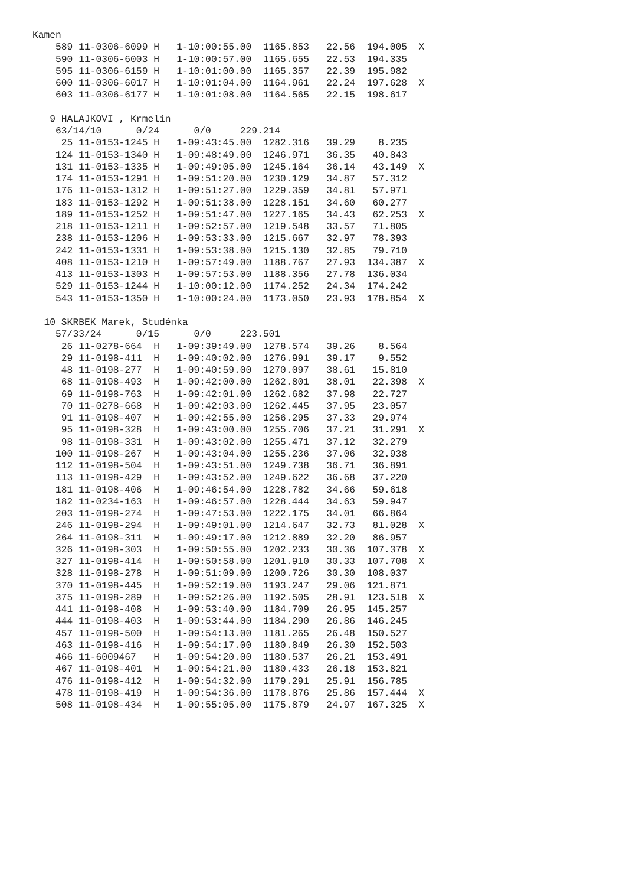Kamen
    589 11-0306-6099 H   1-10:00:55.00  1165.853   22.56  194.005  X
    590 11-0306-6003 H   1-10:00:57.00  1165.655   22.53  194.335
    595 11-0306-6159 H   1-10:01:00.00  1165.357   22.39  195.982
    600 11-0306-6017 H   1-10:01:04.00  1164.961   22.24  197.628  X
    603 11-0306-6177 H   1-10:01:08.00  1164.565   22.15  198.617

   9 HALAJKOVI , Krmelín
    63/14/10      0/24      0/0     229.214
     25 11-0153-1245 H   1-09:43:45.00  1282.316   39.29    8.235
    124 11-0153-1340 H   1-09:48:49.00  1246.971   36.35   40.843
    131 11-0153-1335 H   1-09:49:05.00  1245.164   36.14   43.149  X
    174 11-0153-1291 H   1-09:51:20.00  1230.129   34.87   57.312
    176 11-0153-1312 H   1-09:51:27.00  1229.359   34.81   57.971
    183 11-0153-1292 H   1-09:51:38.00  1228.151   34.60   60.277
    189 11-0153-1252 H   1-09:51:47.00  1227.165   34.43   62.253  X
    218 11-0153-1211 H   1-09:52:57.00  1219.548   33.57   71.805
    238 11-0153-1206 H   1-09:53:33.00  1215.667   32.97   78.393
    242 11-0153-1331 H   1-09:53:38.00  1215.130   32.85   79.710
    408 11-0153-1210 H   1-09:57:49.00  1188.767   27.93  134.387  X
    413 11-0153-1303 H   1-09:57:53.00  1188.356   27.78  136.034
    529 11-0153-1244 H   1-10:00:12.00  1174.252   24.34  174.242
    543 11-0153-1350 H   1-10:00:24.00  1173.050   23.93  178.854  X

  10 SKRBEK Marek, Studénka
    57/33/24      0/15      0/0     223.501
     26 11-0278-664  H   1-09:39:49.00  1278.574   39.26    8.564
     29 11-0198-411  H   1-09:40:02.00  1276.991   39.17    9.552
     48 11-0198-277  H   1-09:40:59.00  1270.097   38.61   15.810
     68 11-0198-493  H   1-09:42:00.00  1262.801   38.01   22.398  X
     69 11-0198-763  H   1-09:42:01.00  1262.682   37.98   22.727
     70 11-0278-668  H   1-09:42:03.00  1262.445   37.95   23.057
     91 11-0198-407  H   1-09:42:55.00  1256.295   37.33   29.974
     95 11-0198-328  H   1-09:43:00.00  1255.706   37.21   31.291  X
     98 11-0198-331  H   1-09:43:02.00  1255.471   37.12   32.279
    100 11-0198-267  H   1-09:43:04.00  1255.236   37.06   32.938
    112 11-0198-504  H   1-09:43:51.00  1249.738   36.71   36.891
    113 11-0198-429  H   1-09:43:52.00  1249.622   36.68   37.220
    181 11-0198-406  H   1-09:46:54.00  1228.782   34.66   59.618
    182 11-0234-163  H   1-09:46:57.00  1228.444   34.63   59.947
    203 11-0198-274  H   1-09:47:53.00  1222.175   34.01   66.864
    246 11-0198-294  H   1-09:49:01.00  1214.647   32.73   81.028  X
    264 11-0198-311  H   1-09:49:17.00  1212.889   32.20   86.957
    326 11-0198-303  H   1-09:50:55.00  1202.233   30.36  107.378  X
    327 11-0198-414  H   1-09:50:58.00  1201.910   30.33  107.708  X
    328 11-0198-278  H   1-09:51:09.00  1200.726   30.30  108.037
    370 11-0198-445  H   1-09:52:19.00  1193.247   29.06  121.871
    375 11-0198-289  H   1-09:52:26.00  1192.505   28.91  123.518  X
    441 11-0198-408  H   1-09:53:40.00  1184.709   26.95  145.257
    444 11-0198-403  H   1-09:53:44.00  1184.290   26.86  146.245
    457 11-0198-500  H   1-09:54:13.00  1181.265   26.48  150.527
    463 11-0198-416  H   1-09:54:17.00  1180.849   26.30  152.503
    466 11-6009467   H   1-09:54:20.00  1180.537   26.21  153.491
    467 11-0198-401  H   1-09:54:21.00  1180.433   26.18  153.821
    476 11-0198-412  H   1-09:54:32.00  1179.291   25.91  156.785
    478 11-0198-419  H   1-09:54:36.00  1178.876   25.86  157.444  X
    508 11-0198-434  H   1-09:55:05.00  1175.879   24.97  167.325  X